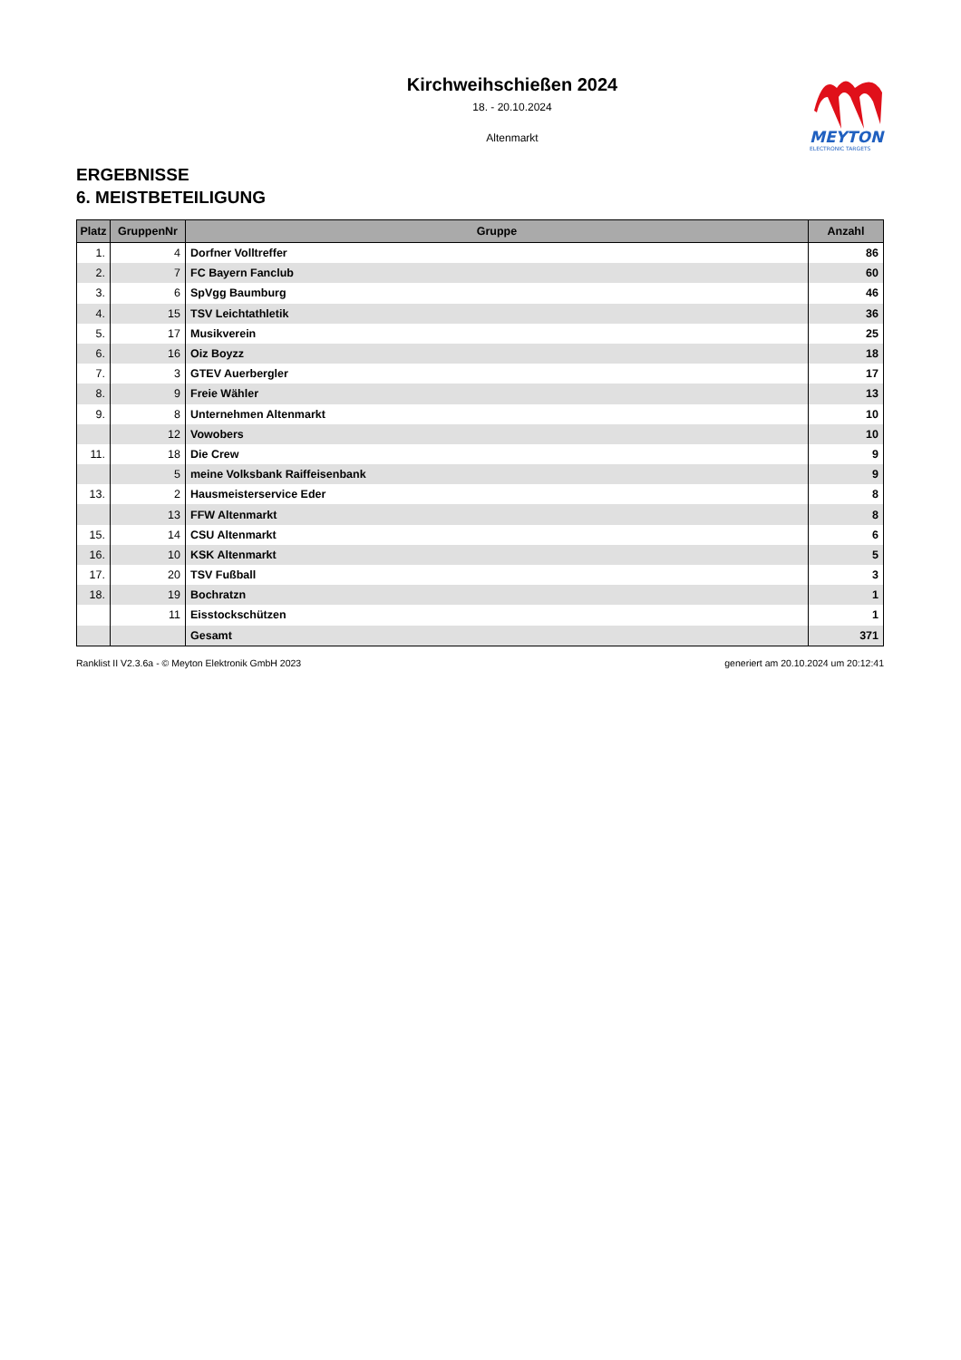Kirchweihschießen 2024
18. - 20.10.2024
Altenmarkt
MEYTON
ELECTRONIC TARGETS
ERGEBNISSE
6. MEISTBETEILIGUNG
| Platz | GruppenNr | Gruppe | Anzahl |
| --- | --- | --- | --- |
| 1. | 4 | Dorfner Volltreffer | 86 |
| 2. | 7 | FC Bayern Fanclub | 60 |
| 3. | 6 | SpVgg Baumburg | 46 |
| 4. | 15 | TSV Leichtathletik | 36 |
| 5. | 17 | Musikverein | 25 |
| 6. | 16 | Oiz Boyzz | 18 |
| 7. | 3 | GTEV Auerbergler | 17 |
| 8. | 9 | Freie Wähler | 13 |
| 9. | 8 | Unternehmen Altenmarkt | 10 |
| | 12 | Vowobers | 10 |
| 11. | 18 | Die Crew | 9 |
| | 5 | meine Volksbank Raiffeisenbank | 9 |
| 13. | 2 | Hausmeisterservice Eder | 8 |
| | 13 | FFW Altenmarkt | 8 |
| 15. | 14 | CSU Altenmarkt | 6 |
| 16. | 10 | KSK Altenmarkt | 5 |
| 17. | 20 | TSV Fußball | 3 |
| 18. | 19 | Bochratzn | 1 |
| | 11 | Eisstockschützen | 1 |
| | | Gesamt | 371 |
Ranklist II V2.3.6a - © Meyton Elektronik GmbH 2023 generiert am 20.10.2024 um 20:12:41